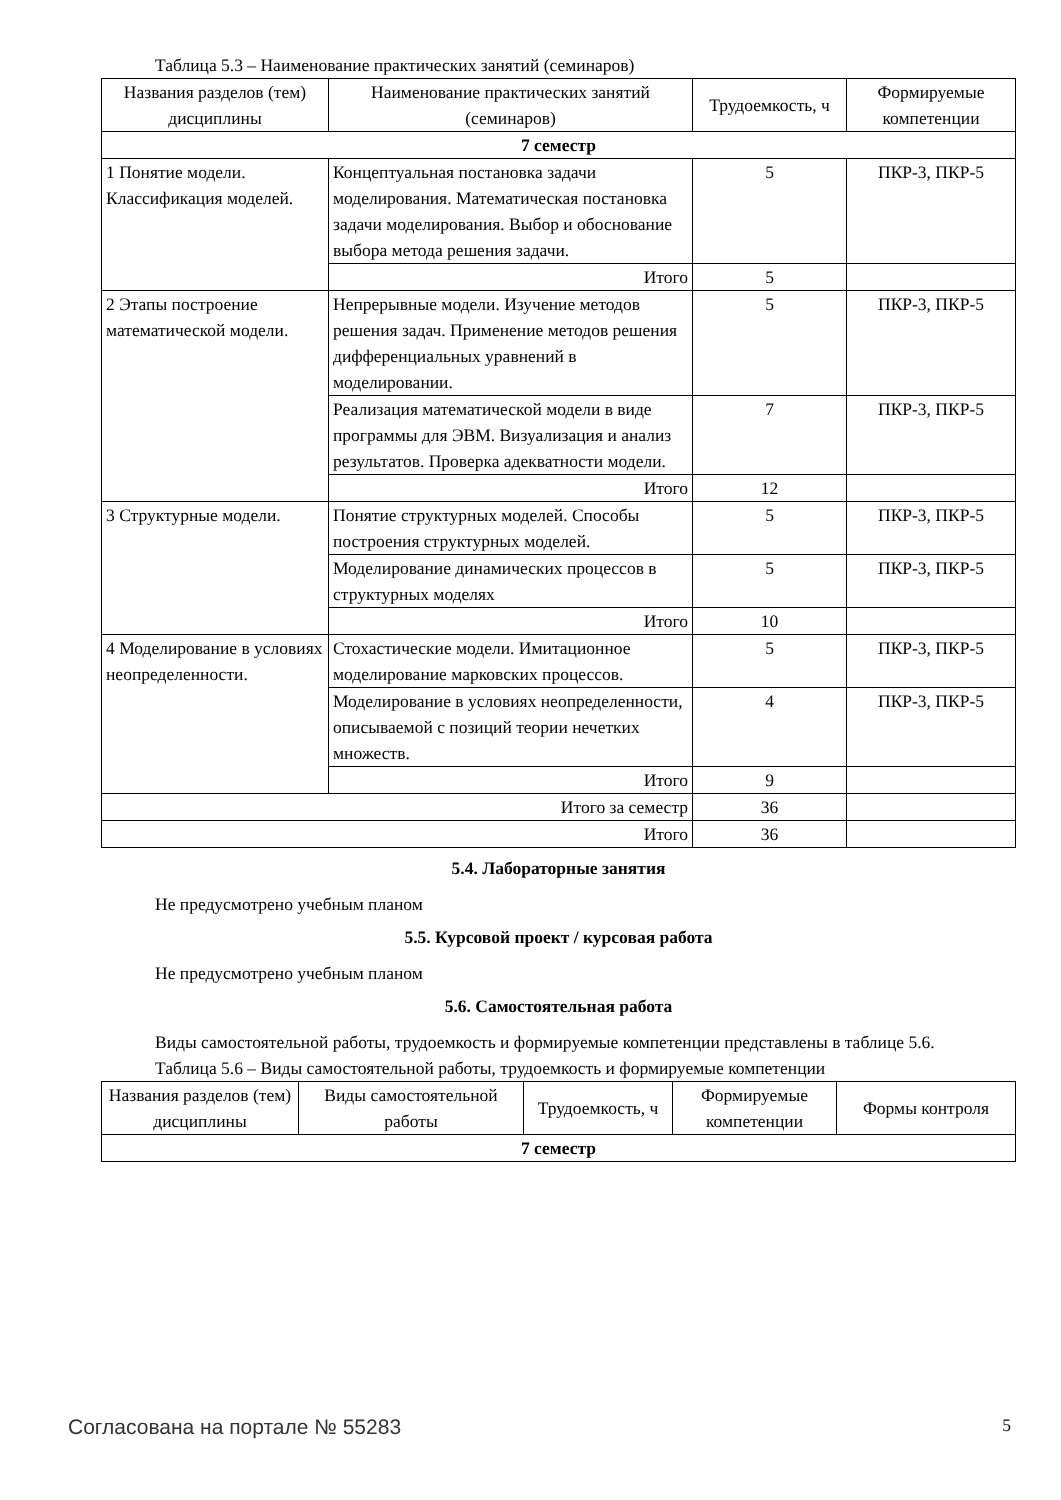Таблица 5.3 – Наименование практических занятий (семинаров)
| Названия разделов (тем) дисциплины | Наименование практических занятий (семинаров) | Трудоемкость, ч | Формируемые компетенции |
| --- | --- | --- | --- |
| 7 семестр | | | |
| 1 Понятие модели. Классификация моделей. | Концептуальная постановка задачи моделирования. Математическая постановка задачи моделирования. Выбор и обоснование выбора метода решения задачи. | 5 | ПКР-3, ПКР-5 |
| | Итого | 5 | |
| 2 Этапы построение математической модели. | Непрерывные модели. Изучение методов решения задач. Применение методов решения дифференциальных уравнений в моделировании. | 5 | ПКР-3, ПКР-5 |
| | Реализация математической модели в виде программы для ЭВМ. Визуализация и анализ результатов. Проверка адекватности модели. | 7 | ПКР-3, ПКР-5 |
| | Итого | 12 | |
| 3 Структурные модели. | Понятие структурных моделей. Способы построения структурных моделей. | 5 | ПКР-3, ПКР-5 |
| | Моделирование динамических процессов в структурных моделях | 5 | ПКР-3, ПКР-5 |
| | Итого | 10 | |
| 4 Моделирование в условиях неопределенности. | Стохастические модели. Имитационное моделирование марковских процессов. | 5 | ПКР-3, ПКР-5 |
| | Моделирование в условиях неопределенности, описываемой с позиций теории нечетких множеств. | 4 | ПКР-3, ПКР-5 |
| | Итого | 9 | |
| Итого за семестр | | 36 | |
| Итого | | 36 | |
5.4. Лабораторные занятия
Не предусмотрено учебным планом
5.5. Курсовой проект / курсовая работа
Не предусмотрено учебным планом
5.6. Самостоятельная работа
Виды самостоятельной работы, трудоемкость и формируемые компетенции представлены в таблице 5.6.
Таблица 5.6 – Виды самостоятельной работы, трудоемкость и формируемые компетенции
| Названия разделов (тем) дисциплины | Виды самостоятельной работы | Трудоемкость, ч | Формируемые компетенции | Формы контроля |
| --- | --- | --- | --- | --- |
| 7 семестр | | | | |
Согласована на портале № 55283 5